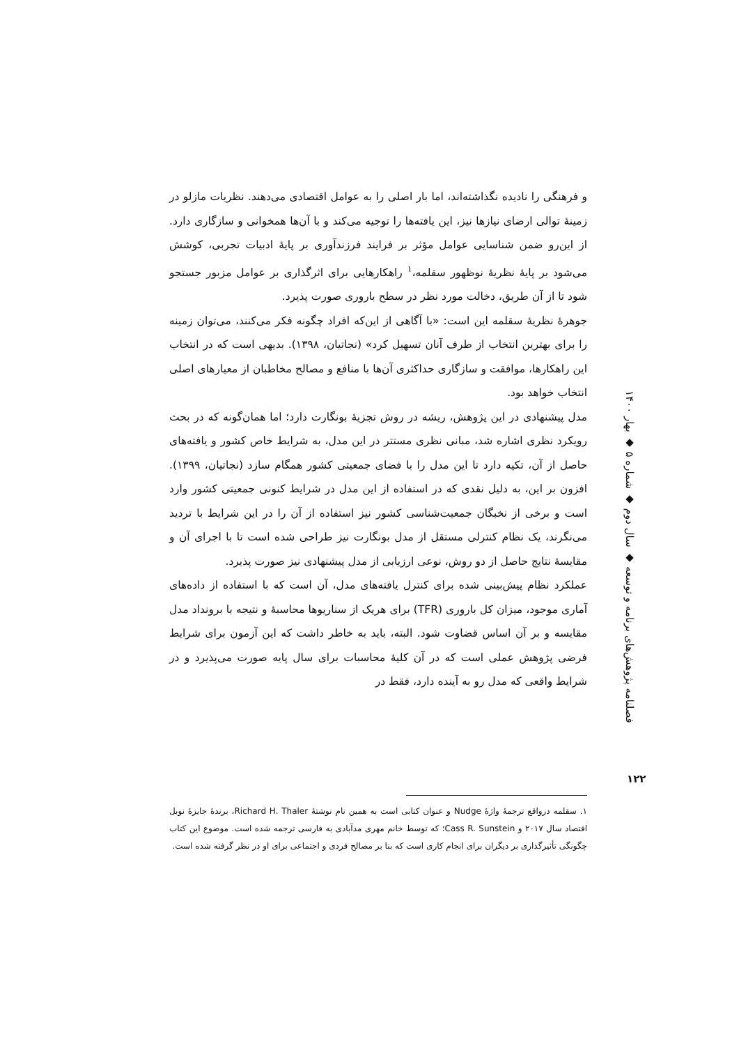و فرهنگی را نادیده نگذاشته‌اند، اما بار اصلی را به عوامل اقتصادی می‌دهند. نظریات مازلو در زمینهٔ توالی ارضای نیازها نیز، این یافته‌ها را توجیه می‌کند و با آن‌ها همخوانی و سازگاری دارد. از این‌رو ضمن شناسایی عوامل مؤثر بر فرایند فرزندآوری بر پایهٔ ادبیات تجربی، کوشش می‌شود بر پایهٔ نظریهٔ نوظهور سقلمه،<sup>۱</sup> راهکارهایی برای اثرگذاری بر عوامل مزبور جستجو شود تا از آن طریق، دخالت مورد نظر در سطح باروری صورت پذیرد.
جوهرهٔ نظریهٔ سقلمه این است: «با آگاهی از این‌که افراد چگونه فکر می‌کنند، می‌توان زمینه را برای بهترین انتخاب از طرف آنان تسهیل کرد» (نجاتیان، ۱۳۹۸). بدیهی است که در انتخاب این راهکارها، موافقت و سازگاری حداکثری آن‌ها با منافع و مصالح مخاطبان از معیارهای اصلی انتخاب خواهد بود.
مدل پیشنهادی در این پژوهش، ریشه در روش تجزیهٔ بونگارت دارد؛ اما همان‌گونه که در بحث رویکرد نظری اشاره شد، مبانی نظری مستتر در این مدل، به شرایط خاص کشور و یافته‌های حاصل از آن، تکیه دارد تا این مدل را با فضای جمعیتی کشور همگام سازد (نجاتیان، ۱۳۹۹). افزون بر این، به دلیل نقدی که در استفاده از این مدل در شرایط کنونی جمعیتی کشور وارد است و برخی از نخبگان جمعیت‌شناسی کشور نیز استفاده از آن را در این شرایط با تردید می‌نگرند، یک نظام کنترلی مستقل از مدل بونگارت نیز طراحی شده است تا با اجرای آن و مقایسهٔ نتایج حاصل از دو روش، نوعی ارزیابی از مدل پیشنهادی نیز صورت پذیرد.
عملکرد نظام پیش‌بینی شده برای کنترل یافته‌های مدل، آن است که با استفاده از داده‌های آماری موجود، میزان کل باروری (TFR) برای هریک از سناریوها محاسبهٔ و نتیجه با برونداد مدل مقایسه و بر آن اساس قضاوت شود. البته، باید به خاطر داشت که این آزمون برای شرایط فرضی پژوهش عملی است که در آن کلیهٔ محاسبات برای سال پایه صورت می‌پذیرد و در شرایط واقعی که مدل رو به آینده دارد، فقط در
فصلنامه پژوهش‌های برنامه و توسعه ◆ سال دوم ◆ شماره ۵ ◆ بهار ۱۴۰۰
۱۲۲
۱. سقلمه درواقع ترجمهٔ واژهٔ Nudge و عنوان کتابی است به همین نام نوشتهٔ Richard H. Thaler، برندهٔ جایزهٔ نوبل اقتصاد سال ۲۰۱۷ و Cass R. Sunstein؛ که توسط خانم مهری مدآبادی به فارسی ترجمه شده است. موضوع این کتاب چگونگی تأثیرگذاری بر دیگران برای انجام کاری است که بنا بر مصالح فردی و اجتماعی برای او در نظر گرفته شده است.